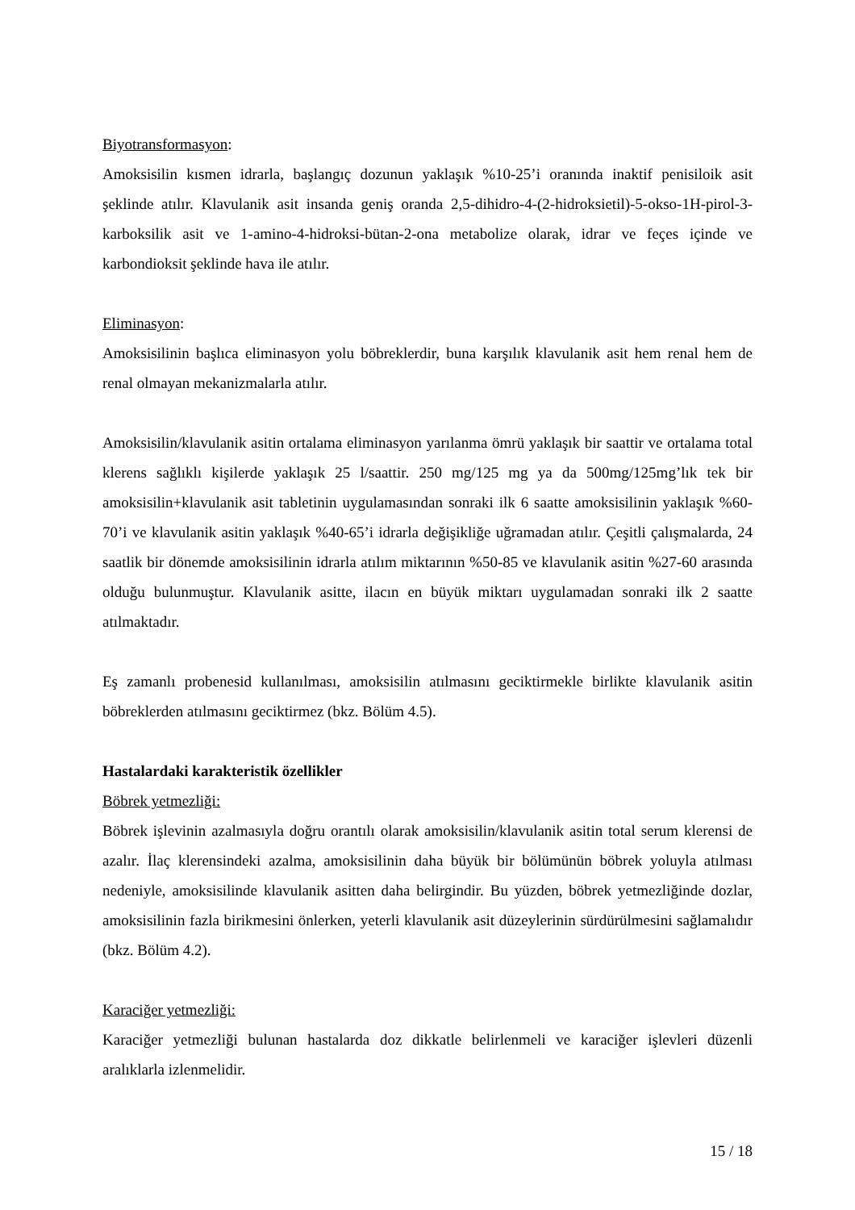Biyotransformasyon:
Amoksisilin kısmen idrarla, başlangıç dozunun yaklaşık %10-25’i oranında inaktif penisiloik asit şeklinde atılır. Klavulanik asit insanda geniş oranda 2,5-dihidro-4-(2-hidroksietil)-5-okso-1H-pirol-3-karboksilik asit ve 1-amino-4-hidroksi-bütan-2-ona metabolize olarak, idrar ve feçes içinde ve karbondioksit şeklinde hava ile atılır.
Eliminasyon:
Amoksisilinin başlıca eliminasyon yolu böbreklerdir, buna karşılık klavulanik asit hem renal hem de renal olmayan mekanizmalarla atılır.
Amoksisilin/klavulanik asitin ortalama eliminasyon yarılanma ömrü yaklaşık bir saattir ve ortalama total klerens sağlıklı kişilerde yaklaşık 25 l/saattir. 250 mg/125 mg ya da 500mg/125mg’lık tek bir amoksisilin+klavulanik asit tabletinin uygulamasından sonraki ilk 6 saatte amoksisilinin yaklaşık %60-70’i ve klavulanik asitin yaklaşık %40-65’i idrarla değişikliğe uğramadan atılır. Çeşitli çalışmalarda, 24 saatlik bir dönemde amoksisilinin idrarla atılım miktarının %50-85 ve klavulanik asitin %27-60 arasında olduğu bulunmuştur. Klavulanik asitte, ilacın en büyük miktarı uygulamadan sonraki ilk 2 saatte atılmaktadır.
Eş zamanlı probenesid kullanılması, amoksisilin atılmasını geciktirmekle birlikte klavulanik asitin böbreklerden atılmasını geciktirmez (bkz. Bölüm 4.5).
Hastalardaki karakteristik özellikler
Böbrek yetmezliği:
Böbrek işlevinin azalmasıyla doğru orantılı olarak amoksisilin/klavulanik asitin total serum klerensi de azalır. İlaç klerensindeki azalma, amoksisilinin daha büyük bir bölümünün böbrek yoluyla atılması nedeniyle, amoksisilinde klavulanik asitten daha belirgindir. Bu yüzden, böbrek yetmezliğinde dozlar, amoksisilinin fazla birikmesini önlerken, yeterli klavulanik asit düzeylerinin sürdürülmesini sağlamalıdır (bkz. Bölüm 4.2).
Karaciğer yetmezliği:
Karaciğer yetmezliği bulunan hastalarda doz dikkatle belirlenmeli ve karaciğer işlevleri düzenli aralıklarla izlenmelidir.
15 / 18